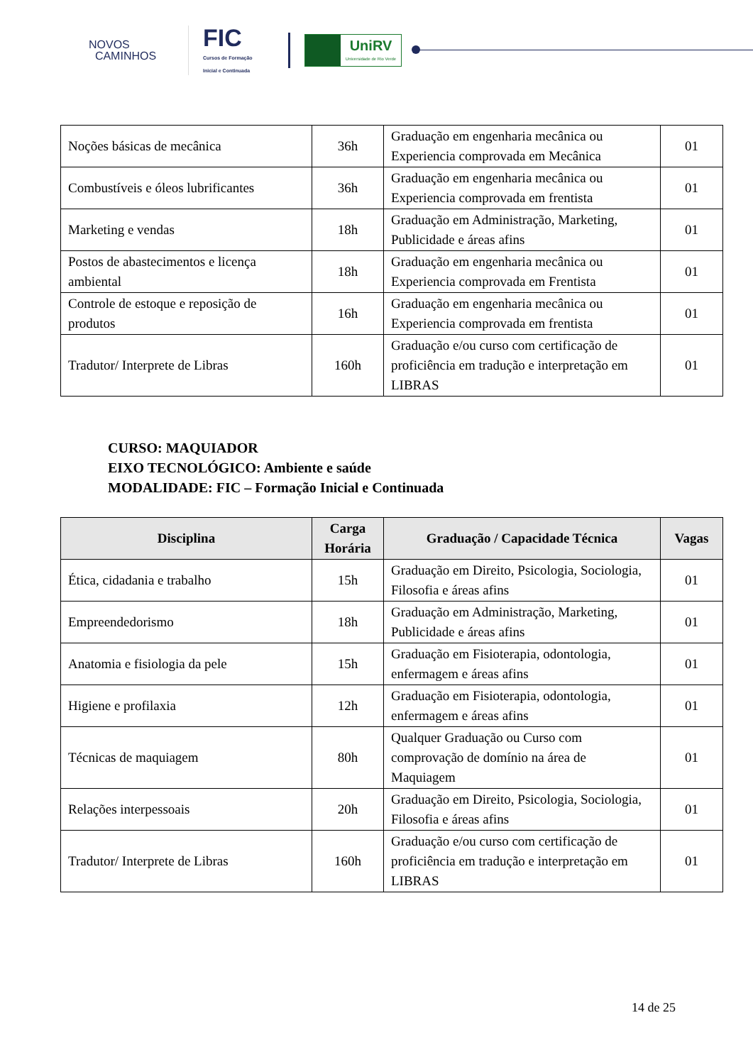NOVOS
CAMINHOS
FIC
Cursos de Formação
Inicial e Continuada
UniRV
Universidade de Rio Verde
| Noções básicas de mecânica | 36h | Graduação em engenharia mecânica ou Experiencia comprovada em Mecânica | 01 |
| Combustíveis e óleos lubrificantes | 36h | Graduação em engenharia mecânica ou Experiencia comprovada em frentista | 01 |
| Marketing e vendas | 18h | Graduação em Administração, Marketing, Publicidade e áreas afins | 01 |
| Postos de abastecimentos e licença ambiental | 18h | Graduação em engenharia mecânica ou Experiencia comprovada em Frentista | 01 |
| Controle de estoque e reposição de produtos | 16h | Graduação em engenharia mecânica ou Experiencia comprovada em frentista | 01 |
| Tradutor/ Interprete de Libras | 160h | Graduação e/ou curso com certificação de proficiência em tradução e interpretação em LIBRAS | 01 |
CURSO: MAQUIADOR
EIXO TECNOLÓGICO: Ambiente e saúde
MODALIDADE: FIC – Formação Inicial e Continuada
| Disciplina | Carga Horária | Graduação / Capacidade Técnica | Vagas |
| --- | --- | --- | --- |
| Ética, cidadania e trabalho | 15h | Graduação em Direito, Psicologia, Sociologia, Filosofia e áreas afins | 01 |
| Empreendedorismo | 18h | Graduação em Administração, Marketing, Publicidade e áreas afins | 01 |
| Anatomia e fisiologia da pele | 15h | Graduação em Fisioterapia, odontologia, enfermagem e áreas afins | 01 |
| Higiene e profilaxia | 12h | Graduação em Fisioterapia, odontologia, enfermagem e áreas afins | 01 |
| Técnicas de maquiagem | 80h | Qualquer Graduação ou Curso com comprovação de domínio na área de Maquiagem | 01 |
| Relações interpessoais | 20h | Graduação em Direito, Psicologia, Sociologia, Filosofia e áreas afins | 01 |
| Tradutor/ Interprete de Libras | 160h | Graduação e/ou curso com certificação de proficiência em tradução e interpretação em LIBRAS | 01 |
14 de 25